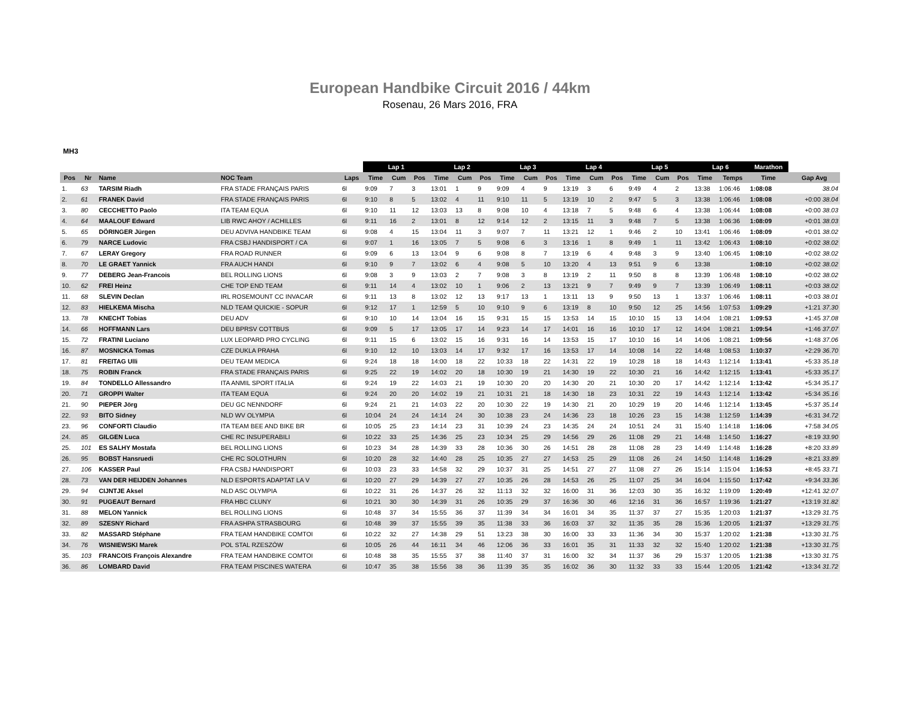European Handbike Circuit 2016 / 44km
Rosenau, 26 Mars 2016, FRA
MH3
| | | | | | Lap 1 | | | Lap 2 | | | Lap 3 | | | Lap 4 | | | Lap 5 | | | Lap 6 | | Marathon | |
| Pos | Nr | Name | NOC Team | Laps | Time | Cum | Pos | Time | Cum | Pos | Time | Cum | Pos | Time | Cum | Pos | Time | Cum | Pos | Time | Temps | Time | Gap Avg |
| 1. | 63 | TARSIM Riadh | FRA STADE FRANÇAIS PARIS | 6l | 9:09 | 7 | 3 | 13:01 | 1 | 9 | 9:09 | 4 | 9 | 13:19 | 3 | 6 | 9:49 | 4 | 2 | 13:38 | 1:06:46 | 1:08:08 | 38.04 |
| 2. | 61 | FRANEK David | FRA STADE FRANÇAIS PARIS | 6l | 9:10 | 8 | 5 | 13:02 | 4 | 11 | 9:10 | 11 | 5 | 13:19 | 10 | 2 | 9:47 | 5 | 3 | 13:38 | 1:06:46 | 1:08:08 | +0:00 38.04 |
| 3. | 80 | CECCHETTO Paolo | ITA TEAM EQUA | 6l | 9:10 | 11 | 12 | 13:03 | 13 | 8 | 9:08 | 10 | 4 | 13:18 | 7 | 5 | 9:48 | 6 | 4 | 13:38 | 1:06:44 | 1:08:08 | +0:00 38.03 |
| 4. | 64 | MAALOUF Edward | LIB RWC AHOY / ACHILLES | 6l | 9:11 | 16 | 2 | 13:01 | 8 | 12 | 9:14 | 12 | 2 | 13:15 | 11 | 3 | 9:48 | 7 | 5 | 13:38 | 1:06:36 | 1:08:09 | +0:01 38.03 |
| 5. | 65 | DÖRINGER Jürgen | DEU ADVIVA HANDBIKE TEAM | 6l | 9:08 | 4 | 15 | 13:04 | 11 | 3 | 9:07 | 7 | 11 | 13:21 | 12 | 1 | 9:46 | 2 | 10 | 13:41 | 1:06:46 | 1:08:09 | +0:01 38.02 |
| 6. | 79 | NARCE Ludovic | FRA CSBJ HANDISPORT / CA | 6l | 9:07 | 1 | 16 | 13:05 | 7 | 5 | 9:08 | 6 | 3 | 13:16 | 1 | 8 | 9:49 | 1 | 11 | 13:42 | 1:06:43 | 1:08:10 | +0:02 38.02 |
| 7. | 67 | LERAY Gregory | FRA ROAD RUNNER | 6l | 9:09 | 6 | 13 | 13:04 | 9 | 6 | 9:08 | 8 | 7 | 13:19 | 6 | 4 | 9:48 | 3 | 9 | 13:40 | 1:06:45 | 1:08:10 | +0:02 38.02 |
| 8. | 70 | LE GRAET Yannick | FRA AUCH HANDI | 6l | 9:10 | 9 | 7 | 13:02 | 6 | 4 | 9:08 | 5 | 10 | 13:20 | 4 | 13 | 9:51 | 9 | 6 | 13:38 | | 1:08:10 | +0:02 38.02 |
| 9. | 77 | DEBERG Jean-Francois | BEL ROLLING LIONS | 6l | 9:08 | 3 | 9 | 13:03 | 2 | 7 | 9:08 | 3 | 8 | 13:19 | 2 | 11 | 9:50 | 8 | 8 | 13:39 | 1:06:48 | 1:08:10 | +0:02 38.02 |
| 10. | 62 | FREI Heinz | CHE TOP END TEAM | 6l | 9:11 | 14 | 4 | 13:02 | 10 | 1 | 9:06 | 2 | 13 | 13:21 | 9 | 7 | 9:49 | 9 | 7 | 13:39 | 1:06:49 | 1:08:11 | +0:03 38.02 |
| 11. | 68 | SLEVIN Declan | IRL ROSEMOUNT CC INVACAR | 6l | 9:11 | 13 | 8 | 13:02 | 12 | 13 | 9:17 | 13 | 1 | 13:11 | 13 | 9 | 9:50 | 13 | 1 | 13:37 | 1:06:46 | 1:08:11 | +0:03 38.01 |
| 12. | 83 | HIELKEMA Mischa | NLD TEAM QUICKIE - SOPUR | 6l | 9:12 | 17 | 1 | 12:59 | 5 | 10 | 9:10 | 9 | 6 | 13:19 | 8 | 10 | 9:50 | 12 | 25 | 14:56 | 1:07:53 | 1:09:29 | +1:21 37.30 |
| 13. | 78 | KNECHT Tobias | DEU ADV | 6l | 9:10 | 10 | 14 | 13:04 | 16 | 15 | 9:31 | 15 | 15 | 13:53 | 14 | 15 | 10:10 | 15 | 13 | 14:04 | 1:08:21 | 1:09:53 | +1:45 37.08 |
| 14. | 66 | HOFFMANN Lars | DEU BPRSV COTTBUS | 6l | 9:09 | 5 | 17 | 13:05 | 17 | 14 | 9:23 | 14 | 17 | 14:01 | 16 | 16 | 10:10 | 17 | 12 | 14:04 | 1:08:21 | 1:09:54 | +1:46 37.07 |
| 15. | 72 | FRATINI Luciano | LUX LEOPARD PRO CYCLING | 6l | 9:11 | 15 | 6 | 13:02 | 15 | 16 | 9:31 | 16 | 14 | 13:53 | 15 | 17 | 10:10 | 16 | 14 | 14:06 | 1:08:21 | 1:09:56 | +1:48 37.06 |
| 16. | 87 | MOSNICKA Tomas | CZE DUKLA PRAHA | 6l | 9:10 | 12 | 10 | 13:03 | 14 | 17 | 9:32 | 17 | 16 | 13:53 | 17 | 14 | 10:08 | 14 | 22 | 14:48 | 1:08:53 | 1:10:37 | +2:29 36.70 |
| 17. | 81 | FREITAG Ulli | DEU TEAM MEDICA | 6l | 9:24 | 18 | 18 | 14:00 | 18 | 22 | 10:33 | 18 | 22 | 14:31 | 22 | 19 | 10:28 | 18 | 18 | 14:43 | 1:12:14 | 1:13:41 | +5:33 35.18 |
| 18. | 75 | ROBIN Franck | FRA STADE FRANÇAIS PARIS | 6l | 9:25 | 22 | 19 | 14:02 | 20 | 18 | 10:30 | 19 | 21 | 14:30 | 19 | 22 | 10:30 | 21 | 16 | 14:42 | 1:12:15 | 1:13:41 | +5:33 35.17 |
| 19. | 84 | TONDELLO Allessandro | ITA ANMIL SPORT ITALIA | 6l | 9:24 | 19 | 22 | 14:03 | 21 | 19 | 10:30 | 20 | 20 | 14:30 | 20 | 21 | 10:30 | 20 | 17 | 14:42 | 1:12:14 | 1:13:42 | +5:34 35.17 |
| 20. | 71 | GROPPI Walter | ITA TEAM EQUA | 6l | 9:24 | 20 | 20 | 14:02 | 19 | 21 | 10:31 | 21 | 18 | 14:30 | 18 | 23 | 10:31 | 22 | 19 | 14:43 | 1:12:14 | 1:13:42 | +5:34 35.16 |
| 21. | 90 | PIEPER Jörg | DEU GC NENNDORF | 6l | 9:24 | 21 | 21 | 14:03 | 22 | 20 | 10:30 | 22 | 19 | 14:30 | 21 | 20 | 10:29 | 19 | 20 | 14:46 | 1:12:14 | 1:13:45 | +5:37 35.14 |
| 22. | 93 | BITO Sidney | NLD WV OLYMPIA | 6l | 10:04 | 24 | 24 | 14:14 | 24 | 30 | 10:38 | 23 | 24 | 14:36 | 23 | 18 | 10:26 | 23 | 15 | 14:38 | 1:12:59 | 1:14:39 | +6:31 34.72 |
| 23. | 96 | CONFORTI Claudio | ITA TEAM BEE AND BIKE BR | 6l | 10:05 | 25 | 23 | 14:14 | 23 | 31 | 10:39 | 24 | 23 | 14:35 | 24 | 24 | 10:51 | 24 | 31 | 15:40 | 1:14:18 | 1:16:06 | +7:58 34.05 |
| 24. | 85 | GILGEN Luca | CHE RC INSUPERABILI | 6l | 10:22 | 33 | 25 | 14:36 | 25 | 23 | 10:34 | 25 | 29 | 14:56 | 29 | 26 | 11:08 | 29 | 21 | 14:48 | 1:14:50 | 1:16:27 | +8:19 33.90 |
| 25. | 101 | ES SALHY Mostafa | BEL ROLLING LIONS | 6l | 10:23 | 34 | 28 | 14:39 | 33 | 28 | 10:36 | 30 | 26 | 14:51 | 28 | 28 | 11:08 | 28 | 23 | 14:49 | 1:14:48 | 1:16:28 | +8:20 33.89 |
| 26. | 95 | BOBST Hansruedi | CHE RC SOLOTHURN | 6l | 10:20 | 28 | 32 | 14:40 | 28 | 25 | 10:35 | 27 | 27 | 14:53 | 25 | 29 | 11:08 | 26 | 24 | 14:50 | 1:14:48 | 1:16:29 | +8:21 33.89 |
| 27. | 106 | KASSER Paul | FRA CSBJ HANDISPORT | 6l | 10:03 | 23 | 33 | 14:58 | 32 | 29 | 10:37 | 31 | 25 | 14:51 | 27 | 27 | 11:08 | 27 | 26 | 15:14 | 1:15:04 | 1:16:53 | +8:45 33.71 |
| 28. | 73 | VAN DER HEIJDEN Johannes | NLD ESPORTS ADAPTAT LA V | 6l | 10:20 | 27 | 29 | 14:39 | 27 | 27 | 10:35 | 26 | 28 | 14:53 | 26 | 25 | 11:07 | 25 | 34 | 16:04 | 1:15:50 | 1:17:42 | +9:34 33.36 |
| 29. | 94 | CIJNTJE Aksel | NLD ASC OLYMPIA | 6l | 10:22 | 31 | 26 | 14:37 | 26 | 32 | 11:13 | 32 | 32 | 16:00 | 31 | 36 | 12:03 | 30 | 35 | 16:32 | 1:19:09 | 1:20:49 | +12:41 32.07 |
| 30. | 91 | PUGEAUT Bernard | FRA HBC CLUNY | 6l | 10:21 | 30 | 30 | 14:39 | 31 | 26 | 10:35 | 29 | 37 | 16:36 | 30 | 46 | 12:16 | 31 | 36 | 16:57 | 1:19:36 | 1:21:27 | +13:19 31.82 |
| 31. | 88 | MELON Yannick | BEL ROLLING LIONS | 6l | 10:48 | 37 | 34 | 15:55 | 36 | 37 | 11:39 | 34 | 34 | 16:01 | 34 | 35 | 11:37 | 37 | 27 | 15:35 | 1:20:03 | 1:21:37 | +13:29 31.75 |
| 32. | 89 | SZESNY Richard | FRA ASHPA STRASBOURG | 6l | 10:48 | 39 | 37 | 15:55 | 39 | 35 | 11:38 | 33 | 36 | 16:03 | 37 | 32 | 11:35 | 35 | 28 | 15:36 | 1:20:05 | 1:21:37 | +13:29 31.75 |
| 33. | 82 | MASSARD Stéphane | FRA TEAM HANDBIKE COMTOI | 6l | 10:22 | 32 | 27 | 14:38 | 29 | 51 | 13:23 | 38 | 30 | 16:00 | 33 | 33 | 11:36 | 34 | 30 | 15:37 | 1:20:02 | 1:21:38 | +13:30 31.75 |
| 34. | 76 | WISNIEWSKI Marek | POL STAL RZESZÓW | 6l | 10:05 | 26 | 44 | 16:11 | 34 | 46 | 12:06 | 36 | 33 | 16:01 | 35 | 31 | 11:33 | 32 | 32 | 15:40 | 1:20:02 | 1:21:38 | +13:30 31.75 |
| 35. | 103 | FRANCOIS François Alexandre | FRA TEAM HANDBIKE COMTOI | 6l | 10:48 | 38 | 35 | 15:55 | 37 | 38 | 11:40 | 37 | 31 | 16:00 | 32 | 34 | 11:37 | 36 | 29 | 15:37 | 1:20:05 | 1:21:38 | +13:30 31.75 |
| 36. | 86 | LOMBARD David | FRA TEAM PISCINES WATERA | 6l | 10:47 | 35 | 38 | 15:56 | 38 | 36 | 11:39 | 35 | 35 | 16:02 | 36 | 30 | 11:32 | 33 | 33 | 15:44 | 1:20:05 | 1:21:42 | +13:34 31.72 |